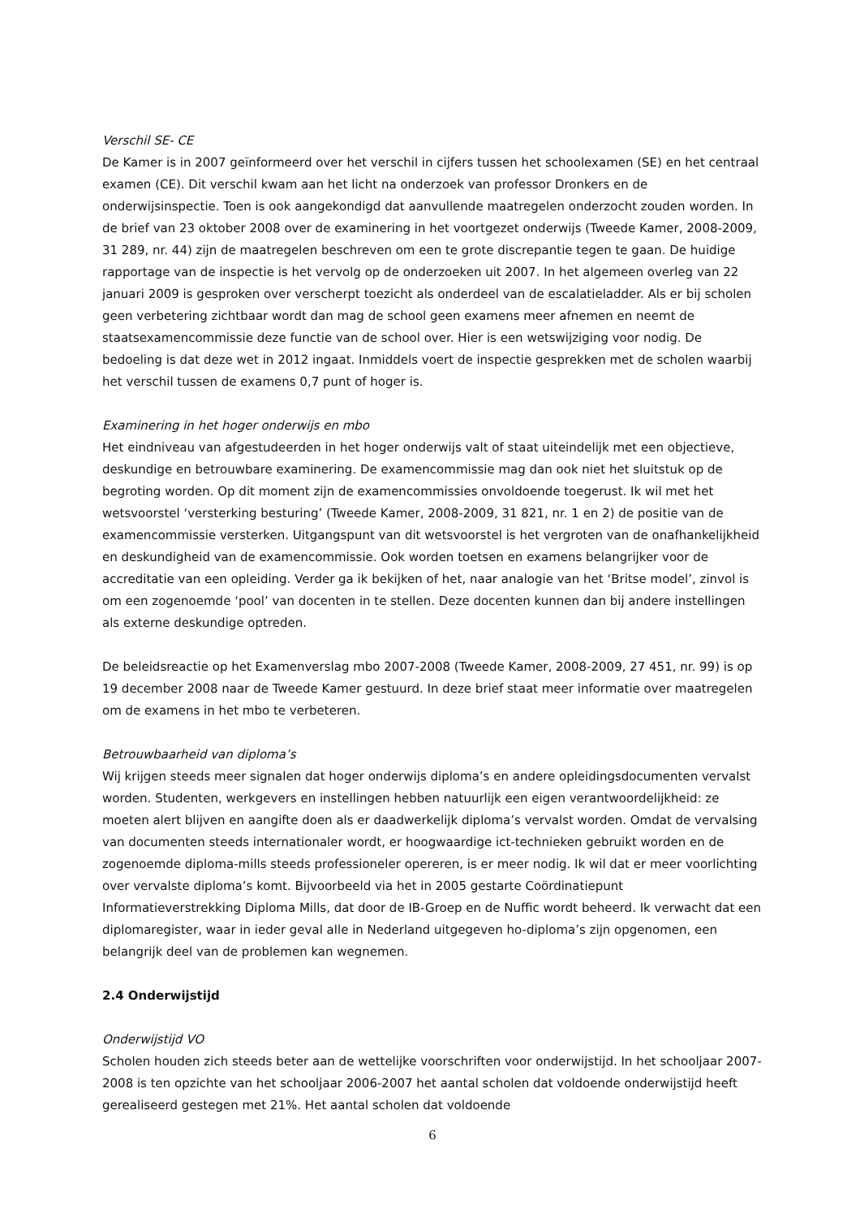Verschil SE- CE
De Kamer is in 2007 geïnformeerd over het verschil in cijfers tussen het schoolexamen (SE) en het centraal examen (CE). Dit verschil kwam aan het licht na onderzoek van professor Dronkers en de onderwijsinspectie. Toen is ook aangekondigd dat aanvullende maatregelen onderzocht zouden worden. In de brief van 23 oktober 2008 over de examinering in het voortgezet onderwijs (Tweede Kamer, 2008-2009, 31 289, nr. 44) zijn de maatregelen beschreven om een te grote discrepantie tegen te gaan. De huidige rapportage van de inspectie is het vervolg op de onderzoeken uit 2007. In het algemeen overleg van 22 januari 2009 is gesproken over verscherpt toezicht als onderdeel van de escalatieladder. Als er bij scholen geen verbetering zichtbaar wordt dan mag de school geen examens meer afnemen en neemt de staatsexamencommissie deze functie van de school over. Hier is een wetswijziging voor nodig. De bedoeling is dat deze wet in 2012 ingaat. Inmiddels voert de inspectie gesprekken met de scholen waarbij het verschil tussen de examens 0,7 punt of hoger is.
Examinering in het hoger onderwijs en mbo
Het eindniveau van afgestudeerden in het hoger onderwijs valt of staat uiteindelijk met een objectieve, deskundige en betrouwbare examinering. De examencommissie mag dan ook niet het sluitstuk op de begroting worden. Op dit moment zijn de examencommissies onvoldoende toegerust. Ik wil met het wetsvoorstel ‘versterking besturing’ (Tweede Kamer, 2008-2009, 31 821, nr. 1 en 2) de positie van de examencommissie versterken. Uitgangspunt van dit wetsvoorstel is het vergroten van de onafhankelijkheid en deskundigheid van de examencommissie. Ook worden toetsen en examens belangrijker voor de accreditatie van een opleiding. Verder ga ik bekijken of het, naar analogie van het ‘Britse model’, zinvol is om een zogenoemde ‘pool’ van docenten in te stellen. Deze docenten kunnen dan bij andere instellingen als externe deskundige optreden.
De beleidsreactie op het Examenverslag mbo 2007-2008 (Tweede Kamer, 2008-2009, 27 451, nr. 99) is op 19 december 2008 naar de Tweede Kamer gestuurd. In deze brief staat meer informatie over maatregelen om de examens in het mbo te verbeteren.
Betrouwbaarheid van diploma’s
Wij krijgen steeds meer signalen dat hoger onderwijs diploma’s en andere opleidingsdocumenten vervalst worden. Studenten, werkgevers en instellingen hebben natuurlijk een eigen verantwoordelijkheid: ze moeten alert blijven en aangifte doen als er daadwerkelijk diploma’s vervalst worden. Omdat de vervalsing van documenten steeds internationaler wordt, er hoogwaardige ict-technieken gebruikt worden en de zogenoemde diploma-mills steeds professioneler opereren, is er meer nodig. Ik wil dat er meer voorlichting over vervalste diploma’s komt. Bijvoorbeeld via het in 2005 gestarte Coördinatiepunt Informatieverstrekking Diploma Mills, dat door de IB-Groep en de Nuffic wordt beheerd. Ik verwacht dat een diplomaregister, waar in ieder geval alle in Nederland uitgegeven ho-diploma’s zijn opgenomen, een belangrijk deel van de problemen kan wegnemen.
2.4 Onderwijstijd
Onderwijstijd VO
Scholen houden zich steeds beter aan de wettelijke voorschriften voor onderwijstijd. In het schooljaar 2007-2008 is ten opzichte van het schooljaar 2006-2007 het aantal scholen dat voldoende onderwijstijd heeft gerealiseerd gestegen met 21%. Het aantal scholen dat voldoende
6